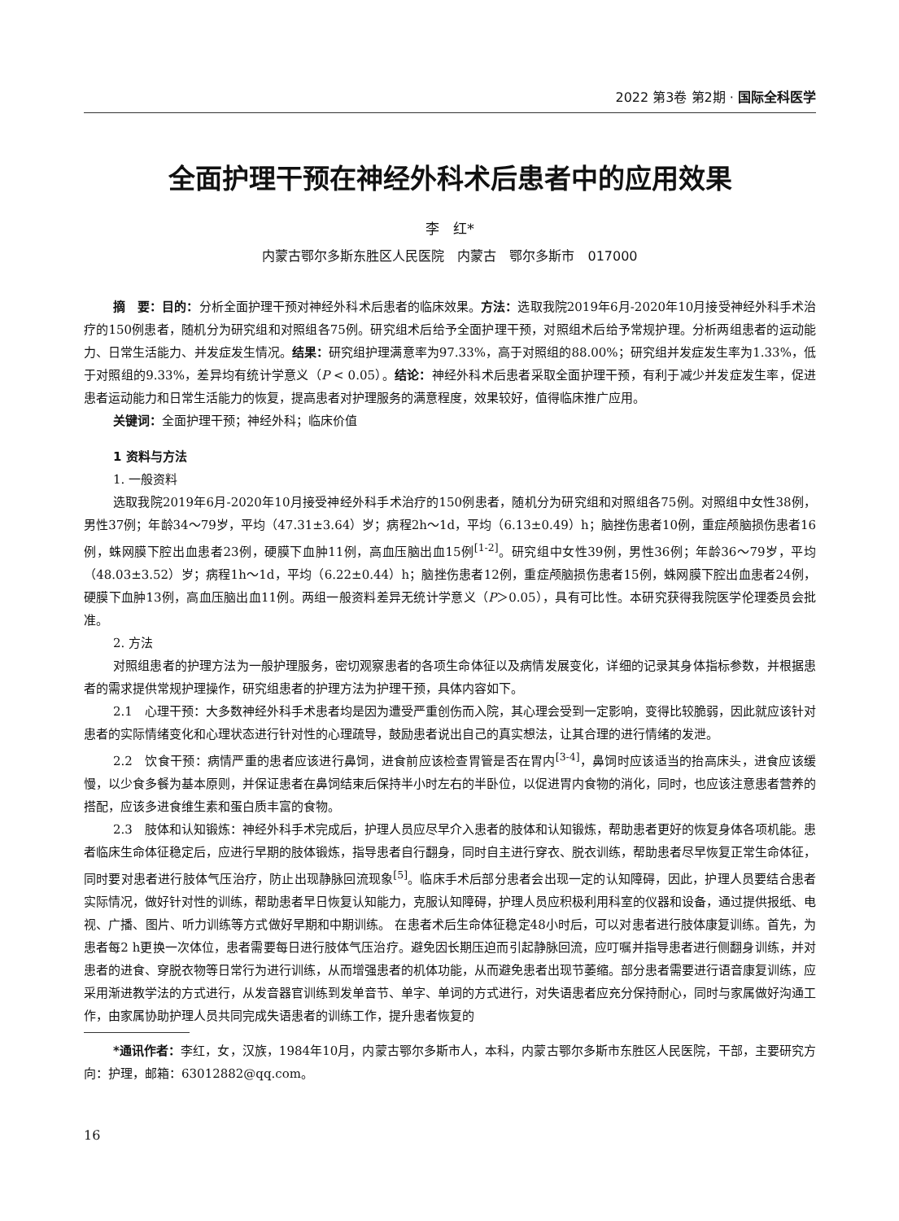2022 第3卷 第2期 · 国际全科医学
全面护理干预在神经外科术后患者中的应用效果
李　红*
内蒙古鄂尔多斯东胜区人民医院　内蒙古　鄂尔多斯市　017000
摘　要：目的：分析全面护理干预对神经外科术后患者的临床效果。方法：选取我院2019年6月-2020年10月接受神经外科手术治疗的150例患者，随机分为研究组和对照组各75例。研究组术后给予全面护理干预，对照组术后给予常规护理。分析两组患者的运动能力、日常生活能力、并发症发生情况。结果：研究组护理满意率为97.33%，高于对照组的88.00%；研究组并发症发生率为1.33%，低于对照组的9.33%，差异均有统计学意义（P < 0.05）。结论：神经外科术后患者采取全面护理干预，有利于减少并发症发生率，促进患者运动能力和日常生活能力的恢复，提高患者对护理服务的满意程度，效果较好，值得临床推广应用。
关键词：全面护理干预；神经外科；临床价值
1 资料与方法
1. 一般资料
选取我院2019年6月-2020年10月接受神经外科手术治疗的150例患者，随机分为研究组和对照组各75例。对照组中女性38例，男性37例；年龄34～79岁，平均（47.31±3.64）岁；病程2h～1d，平均（6.13±0.49）h；脑挫伤患者10例，重症颅脑损伤患者16例，蛛网膜下腔出血患者23例，硬膜下血肿11例，高血压脑出血15例<sup>[1-2]</sup>。研究组中女性39例，男性36例；年龄36～79岁，平均（48.03±3.52）岁；病程1h～1d，平均（6.22±0.44）h；脑挫伤患者12例，重症颅脑损伤患者15例，蛛网膜下腔出血患者24例，硬膜下血肿13例，高血压脑出血11例。两组一般资料差异无统计学意义（P＞0.05），具有可比性。本研究获得我院医学伦理委员会批准。
2. 方法
对照组患者的护理方法为一般护理服务，密切观察患者的各项生命体征以及病情发展变化，详细的记录其身体指标参数，并根据患者的需求提供常规护理操作，研究组患者的护理方法为护理干预，具体内容如下。
2.1　心理干预：大多数神经外科手术患者均是因为遭受严重创伤而入院，其心理会受到一定影响，变得比较脆弱，因此就应该针对患者的实际情绪变化和心理状态进行针对性的心理疏导，鼓励患者说出自己的真实想法，让其合理的进行情绪的发泄。
2.2　饮食干预：病情严重的患者应该进行鼻饲，进食前应该检查胃管是否在胃内<sup>[3-4]</sup>，鼻饲时应该适当的抬高床头，进食应该缓慢，以少食多餐为基本原则，并保证患者在鼻饲结束后保持半小时左右的半卧位，以促进胃内食物的消化，同时，也应该注意患者营养的搭配，应该多进食维生素和蛋白质丰富的食物。
2.3　肢体和认知锻炼：神经外科手术完成后，护理人员应尽早介入患者的肢体和认知锻炼，帮助患者更好的恢复身体各项机能。患者临床生命体征稳定后，应进行早期的肢体锻炼，指导患者自行翻身，同时自主进行穿衣、脱衣训练，帮助患者尽早恢复正常生命体征，同时要对患者进行肢体气压治疗，防止出现静脉回流现象<sup>[5]</sup>。临床手术后部分患者会出现一定的认知障碍，因此，护理人员要结合患者实际情况，做好针对性的训练，帮助患者早日恢复认知能力，克服认知障碍，护理人员应积极利用科室的仪器和设备，通过提供报纸、电视、广播、图片、听力训练等方式做好早期和中期训练。 在患者术后生命体征稳定48小时后，可以对患者进行肢体康复训练。首先，为患者每2 h更换一次体位，患者需要每日进行肢体气压治疗。避免因长期压迫而引起静脉回流，应叮嘱并指导患者进行侧翻身训练，并对患者的进食、穿脱衣物等日常行为进行训练，从而增强患者的机体功能，从而避免患者出现节萎缩。部分患者需要进行语音康复训练，应采用渐进教学法的方式进行，从发音器官训练到发单音节、单字、单词的方式进行，对失语患者应充分保持耐心，同时与家属做好沟通工作，由家属协助护理人员共同完成失语患者的训练工作，提升患者恢复的
*通讯作者：李红，女，汉族，1984年10月，内蒙古鄂尔多斯市人，本科，内蒙古鄂尔多斯市东胜区人民医院，干部，主要研究方向：护理，邮箱：63012882@qq.com。
16